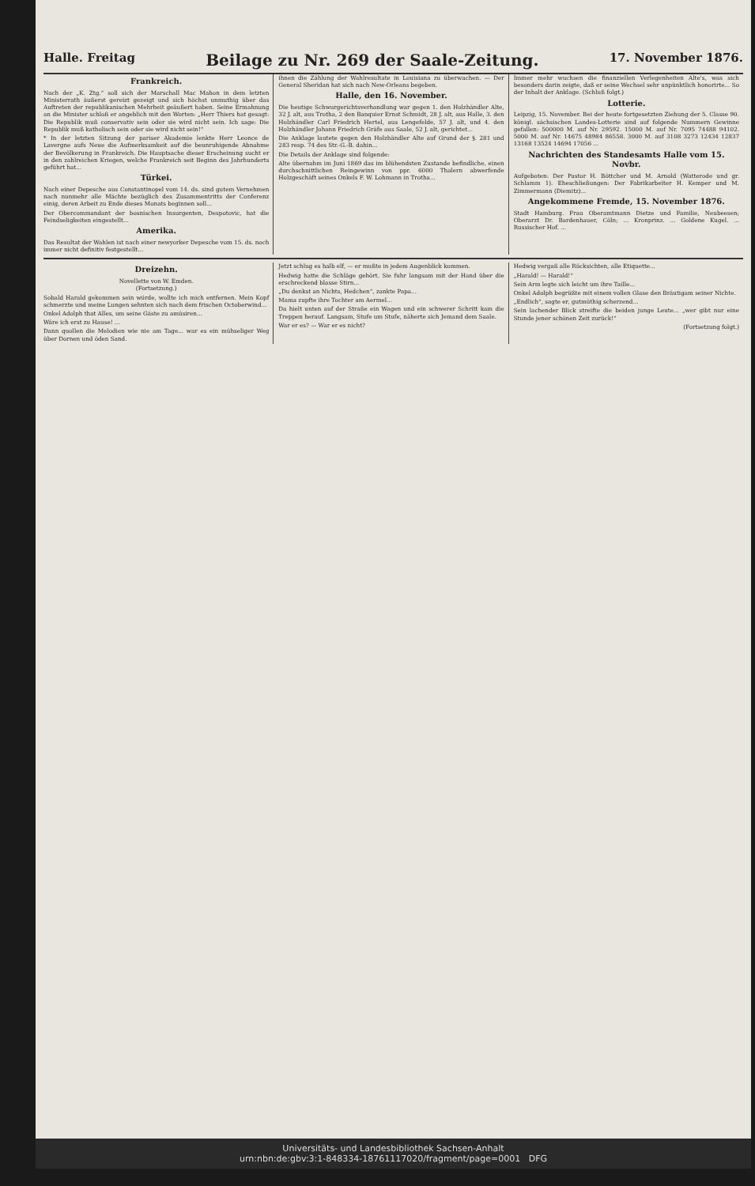Halle. Freitag Beilage zu Nr. 269 der Saale-Zeitung. 17. November 1876.
Frankreich.
Nach der „K. Ztg.“ soll sich der Marschall Mac Mahon in dem letzten Ministerrath äußerst gereizt gezeigt und sich höchst unmuthig über das Auftreten der republikanischen Mehrheit geäußert haben. Seine Ermahnung an die Minister schloß er angeblich mit den Worten: „Herr Thiers hat gesagt: Die Republik muß conservativ sein oder sie wird nicht sein. Ich sage: Die Republik muß katholisch sein oder sie wird nicht sein!“
* In der letzten Sitzung der pariser Akademie lenkte Herr Leonce de Lavergne aufs Neue die Aufmerksamkeit auf die beunruhigende Abnahme der Bevölkerung in Frankreich. Die Hauptsache dieser Erscheinung sucht er in den zahlreichen Kriegen, welche Frankreich seit Beginn des Jahrhunderts geführt hat...
Türkei.
Nach einer Depesche aus Constantinopel vom 14. ds. sind gutem Vernehmen nach nunmehr alle Mächte bezüglich des Zusammentritts der Conferenz einig, deren Arbeit zu Ende dieses Monats beginnen soll...
Der Obercommandant der bosnischen Insurgenten, Despotovic, hat die Feindseligkeiten eingestellt...
Amerika.
Das Resultat der Wahlen ist nach einer newyorker Depesche vom 15. ds. noch immer nicht definitiv festgestellt...
ihnen die Zählung der Wahlresultate in Louisiana zu überwachen. — Der General Sheridan hat sich nach New-Orleans begeben.
Halle, den 16. November.
Die heutige Schwurgerichtsverhandlung war gegen 1. den Holzhändler Alte, 32 J. alt, aus Trotha, 2 den Banquier Ernst Schmidt, 28 J. alt, aus Halle, 3. den Holzhändler Carl Friedrich Hertel, aus Lengefelde, 57 J. alt, und 4. den Holzhändler Johann Friedrich Gräfe aus Saale, 52 J. alt, gerichtet...
Die Anklage lautete gegen den Holzhändler Alte auf Grund der §. 281 und 283 resp. 74 des Str.-G.-B. dahin...
Die Details der Anklage sind folgende:
Alte übernahm im Juni 1869 das im blühendsten Zustande befindliche, einen durchschnittlichen Reingewinn von ppr. 6000 Thalern abwerfende Holzgeschäft seines Onkels F. W. Lohmann in Trotha...
Immer mehr wuchsen die finanziellen Verlegenheiten Alte's, was sich besonders darin zeigte, daß er seine Wechsel sehr unpünktlich honorirte... So der Inhalt der Anklage. (Schluß folgt.)
Lotterie.
Leipzig, 15. November. Bei der heute fortgesetzten Ziehung der 5. Classe 90. königl. sächsischen Landes-Lotterie sind auf folgende Nummern Gewinne gefallen: 500000 M. auf Nr. 29592. 15000 M. auf Nr. 7095 74488 94102. 5000 M. auf Nr. 14675 48984 86558. 3000 M. auf 3108 3273 12434 12837 13168 13524 14694 17056 ...
Nachrichten des Standesamts Halle vom 15. Novbr.
Aufgeboten: Der Pastor H. Böttcher und M. Arnold (Watterode und gr. Schlamm 1). Eheschließungen: Der Fabrikarbeiter H. Kemper und M. Zimmermann (Diemitz)...
Angekommene Fremde, 15. November 1876.
Stadt Hamburg. Frau Oberamtmann Dietze und Familie, Neubeesen; Oberarzt Dr. Bardenhauer, Cöln; ... Kronprinz. ... Goldene Kugel. ... Russischer Hof. ...
Dreizehn.
Novellette von W. Emden.
(Fortsetzung.)
Sobald Harald gekommen sein würde, wollte ich mich entfernen. Mein Kopf schmerzte und meine Lungen sehnten sich nach dem frischen Octoberwind...
Onkel Adolph that Alles, um seine Gäste zu amüsiren...
Wäre ich erst zu Hause! ...
Dann quollen die Melodien wie nie am Tage... war es ein mühseliger Weg über Dornen und öden Sand.
Jetzt schlug es halb elf, — er mußte in jedem Augenblick kommen.
Hedwig hatte die Schläge gehört. Sie fuhr langsam mit der Hand über die erschreckend blasse Stirn...
„Du denkst an Nichts, Hedchen“, zankte Papa...
Mama zupfte ihre Tochter am Aermel...
Da hielt unten auf der Straße ein Wagen und ein schwerer Schritt kam die Treppen herauf. Langsam, Stufe um Stufe, näherte sich Jemand dem Saale.
War er es? — War er es nicht?
Hedwig vergaß alle Rücksichten, alle Etiquette...
„Harald! — Harald!“
Sein Arm legte sich leicht um ihre Taille...
Onkel Adolph begrüßte mit einem vollen Glase den Bräutigam seiner Nichte.
„Endlich“, sagte er, gutmüthig scherzend...
Sein lachender Blick streifte die beiden junge Leute... „wer gibt nur eine Stunde jener schönen Zeit zurück!“
(Fortsetzung folgt.)
Universitäts- und Landesbibliothek Sachsen-Anhalt
urn:nbn:de:gbv:3:1-848334-18761117020/fragment/page=0001 DFG